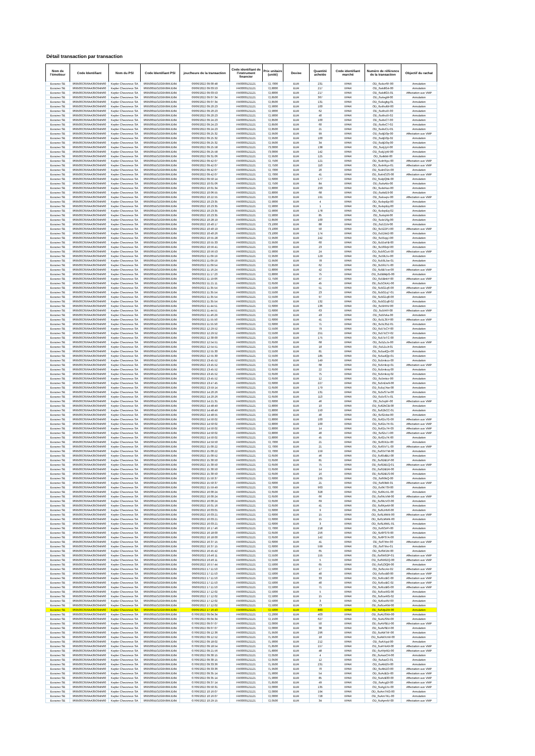Détail transaction par transaction
| Nom de l'émetteur | Code Identifiant | Nom du PSI | Code Identifiant PSI | jour/heure de la transaction | Code identifiant de l'instrument financier | Prix unitaire (unité) | Devise | Quantité achetée | Code identifiant marché | Numéro de référence de la transaction | Objectif du rachat |
| --- | --- | --- | --- | --- | --- | --- | --- | --- | --- | --- | --- |
| Eurazeo SE | 969500C656AA39O94N60 | Kepler Cheuvreux SA | 9695005EOZG9X8IRJD84 | 06/06/2022 09:00:48 | FR0000121121 | 72,7000 | EUR | 231 | XPAR | OD_6u4cz6F-00 | Annulation |
| Eurazeo SE | 969500C656AA39O94N60 | Kepler Cheuvreux SA | 9695005EOZG9X8IRJD84 | 06/06/2022 09:03:53 | FR0000121121 | 72,8000 | EUR | 217 | XPAR | OD_6u4dlG4-00 | Annulation |
| Eurazeo SE | 969500C656AA39O94N60 | Kepler Cheuvreux SA | 9695005EOZG9X8IRJD84 | 06/06/2022 09:03:53 | FR0000121121 | 72,8000 | EUR | 217 | XPAR | OD_6u4dlG5-01 | Affectation aux VMP |
| Eurazeo SE | 969500C656AA39O94N60 | Kepler Cheuvreux SA | 9695005EOZG9X8IRJD84 | 06/06/2022 09:07:34 | FR0000121121 | 72,8500 | EUR | 367 | XPAR | OD_6u4egbf-00 | Annulation |
| Eurazeo SE | 969500C656AA39O94N60 | Kepler Cheuvreux SA | 9695005EOZG9X8IRJD84 | 06/06/2022 09:07:34 | FR0000121121 | 72,8500 | EUR | 131 | XPAR | OD_6u4egbg-01 | Annulation |
| Eurazeo SE | 969500C656AA39O94N60 | Kepler Cheuvreux SA | 9695005EOZG9X8IRJD84 | 06/06/2022 09:20:23 | FR0000121121 | 72,9000 | EUR | 100 | XPAR | OD_6u4hulW-00 | Annulation |
| Eurazeo SE | 969500C656AA39O94N60 | Kepler Cheuvreux SA | 9695005EOZG9X8IRJD84 | 06/06/2022 09:20:23 | FR0000121121 | 72,9000 | EUR | 62 | XPAR | OD_6u4hulX-00 | Annulation |
| Eurazeo SE | 969500C656AA39O94N60 | Kepler Cheuvreux SA | 9695005EOZG9X8IRJD84 | 06/06/2022 09:20:23 | FR0000121121 | 72,9000 | EUR | 40 | XPAR | OD_6u4hulX-02 | Annulation |
| Eurazeo SE | 969500C656AA39O94N60 | Kepler Cheuvreux SA | 9695005EOZG9X8IRJD84 | 06/06/2022 09:24:23 | FR0000121121 | 72,8500 | EUR | 100 | XPAR | OD_6u4ivCT-00 | Annulation |
| Eurazeo SE | 969500C656AA39O94N60 | Kepler Cheuvreux SA | 9695005EOZG9X8IRJD84 | 06/06/2022 09:24:23 | FR0000121121 | 72,8500 | EUR | 60 | XPAR | OD_6u4ivCT-02 | Annulation |
| Eurazeo SE | 969500C656AA39O94N60 | Kepler Cheuvreux SA | 9695005EOZG9X8IRJD84 | 06/06/2022 09:24:23 | FR0000121121 | 72,8500 | EUR | 21 | XPAR | OD_6u4ivCU-01 | Annulation |
| Eurazeo SE | 969500C656AA39O94N60 | Kepler Cheuvreux SA | 9695005EOZG9X8IRJD84 | 06/06/2022 09:25:32 | FR0000121121 | 72,9500 | EUR | 99 | XPAR | OD_6u4jD0p-00 | Affectation aux VMP |
| Eurazeo SE | 969500C656AA39O94N60 | Kepler Cheuvreux SA | 9695005EOZG9X8IRJD84 | 06/06/2022 09:25:32 | FR0000121121 | 72,9500 | EUR | 100 | XPAR | OD_6u4jD0p-02 | Annulation |
| Eurazeo SE | 969500C656AA39O94N60 | Kepler Cheuvreux SA | 9695005EOZG9X8IRJD84 | 06/06/2022 09:25:32 | FR0000121121 | 72,9500 | EUR | 34 | XPAR | OD_6u4jD0q-00 | Annulation |
| Eurazeo SE | 969500C656AA39O94N60 | Kepler Cheuvreux SA | 9695005EOZG9X8IRJD84 | 06/06/2022 09:25:58 | FR0000121121 | 73,0000 | EUR | 138 | XPAR | OD_6u4jJyV-00 | Annulation |
| Eurazeo SE | 969500C656AA39O94N60 | Kepler Cheuvreux SA | 9695005EOZG9X8IRJD84 | 06/06/2022 09:25:58 | FR0000121121 | 73,0000 | EUR | 142 | XPAR | OD_6u4jJyW-00 | Annulation |
| Eurazeo SE | 969500C656AA39O94N60 | Kepler Cheuvreux SA | 9695005EOZG9X8IRJD84 | 06/06/2022 09:31:06 | FR0000121121 | 72,9500 | EUR | 125 | XPAR | OD_6u4kbtI-00 | Annulation |
| Eurazeo SE | 969500C656AA39O94N60 | Kepler Cheuvreux SA | 9695005EOZG9X8IRJD84 | 06/06/2022 09:42:07 | FR0000121121 | 72,7500 | EUR | 121 | XPAR | OD_6u4nNyu-00 | Affectation aux VMP |
| Eurazeo SE | 969500C656AA39O94N60 | Kepler Cheuvreux SA | 9695005EOZG9X8IRJD84 | 06/06/2022 09:42:07 | FR0000121121 | 72,7500 | EUR | 110 | XPAR | OD_6u4nNyv-01 | Affectation aux VMP |
| Eurazeo SE | 969500C656AA39O94N60 | Kepler Cheuvreux SA | 9695005EOZG9X8IRJD84 | 06/06/2022 09:42:07 | FR0000121121 | 72,7000 | EUR | 20 | XPAR | OD_6u4nO1n-00 | Annulation |
| Eurazeo SE | 969500C656AA39O94N60 | Kepler Cheuvreux SA | 9695005EOZG9X8IRJD84 | 06/06/2022 09:42:07 | FR0000121121 | 72,7000 | EUR | 41 | XPAR | OD_6u4nO2S-00 | Affectation aux VMP |
| Eurazeo SE | 969500C656AA39O94N60 | Kepler Cheuvreux SA | 9695005EOZG9X8IRJD84 | 06/06/2022 09:50:14 | FR0000121121 | 72,6000 | EUR | 177 | XPAR | OD_6u4pQbk-00 | Annulation |
| Eurazeo SE | 969500C656AA39O94N60 | Kepler Cheuvreux SA | 9695005EOZG9X8IRJD84 | 06/06/2022 10:01:06 | FR0000121121 | 72,7500 | EUR | 84 | XPAR | OD_6u4sAlo-00 | Annulation |
| Eurazeo SE | 969500C656AA39O94N60 | Kepler Cheuvreux SA | 9695005EOZG9X8IRJD84 | 06/06/2022 10:01:34 | FR0000121121 | 72,8000 | EUR | 293 | XPAR | OD_6u4sHax-00 | Annulation |
| Eurazeo SE | 969500C656AA39O94N60 | Kepler Cheuvreux SA | 9695005EOZG9X8IRJD84 | 06/06/2022 10:06:55 | FR0000121121 | 72,8000 | EUR | 68 | XPAR | OD_6u4td19-00 | Annulation |
| Eurazeo SE | 969500C656AA39O94N60 | Kepler Cheuvreux SA | 9695005EOZG9X8IRJD84 | 06/06/2022 10:22:55 | FR0000121121 | 72,8500 | EUR | 191 | XPAR | OD_6u4xepv-00 | Affectation aux VMP |
| Eurazeo SE | 969500C656AA39O94N60 | Kepler Cheuvreux SA | 9695005EOZG9X8IRJD84 | 06/06/2022 10:23:35 | FR0000121121 | 72,9000 | EUR | 4 | XPAR | OD_6u4xpEp-00 | Annulation |
| Eurazeo SE | 969500C656AA39O94N60 | Kepler Cheuvreux SA | 9695005EOZG9X8IRJD84 | 06/06/2022 10:23:35 | FR0000121121 | 72,9000 | EUR | 1 | XPAR | OD_6u4xpEq-00 | Annulation |
| Eurazeo SE | 969500C656AA39O94N60 | Kepler Cheuvreux SA | 9695005EOZG9X8IRJD84 | 06/06/2022 10:23:35 | FR0000121121 | 72,9000 | EUR | 178 | XPAR | OD_6u4xpEq-02 | Annulation |
| Eurazeo SE | 969500C656AA39O94N60 | Kepler Cheuvreux SA | 9695005EOZG9X8IRJD84 | 06/06/2022 10:23:35 | FR0000121121 | 72,9000 | EUR | 85 | XPAR | OD_6u4xpl4-00 | Annulation |
| Eurazeo SE | 969500C656AA39O94N60 | Kepler Cheuvreux SA | 9695005EOZG9X8IRJD84 | 06/06/2022 10:28:19 | FR0000121121 | 72,8500 | EUR | 100 | XPAR | OD_6u4z16g-00 | Annulation |
| Eurazeo SE | 969500C656AA39O94N60 | Kepler Cheuvreux SA | 9695005EOZG9X8IRJD84 | 06/06/2022 10:40:17 | FR0000121121 | 73,1000 | EUR | 88 | XPAR | OD_6u521iV-00 | Annulation |
| Eurazeo SE | 969500C656AA39O94N60 | Kepler Cheuvreux SA | 9695005EOZG9X8IRJD84 | 06/06/2022 10:40:19 | FR0000121121 | 73,1000 | EUR | 50 | XPAR | OD_6u522PJ-00 | Affectation aux VMP |
| Eurazeo SE | 969500C656AA39O94N60 | Kepler Cheuvreux SA | 9695005EOZG9X8IRJD84 | 06/06/2022 10:40:26 | FR0000121121 | 73,1000 | EUR | 174 | XPAR | OD_6u52442-00 | Annulation |
| Eurazeo SE | 969500C656AA39O94N60 | Kepler Cheuvreux SA | 9695005EOZG9X8IRJD84 | 06/06/2022 10:55:28 | FR0000121121 | 72,9500 | EUR | 242 | XPAR | OD_6u55qqJ-00 | Annulation |
| Eurazeo SE | 969500C656AA39O94N60 | Kepler Cheuvreux SA | 9695005EOZG9X8IRJD84 | 06/06/2022 10:55:33 | FR0000121121 | 72,9500 | EUR | 60 | XPAR | OD_6u55sFB-00 | Annulation |
| Eurazeo SE | 969500C656AA39O94N60 | Kepler Cheuvreux SA | 9695005EOZG9X8IRJD84 | 06/06/2022 10:56:41 | FR0000121121 | 72,9000 | EUR | 23 | XPAR | OD_6u569qV-00 | Annulation |
| Eurazeo SE | 969500C656AA39O94N60 | Kepler Cheuvreux SA | 9695005EOZG9X8IRJD84 | 06/06/2022 10:56:53 | FR0000121121 | 72,9000 | EUR | 24 | XPAR | OD_6u56Cu4-00 | Affectation aux VMP |
| Eurazeo SE | 969500C656AA39O94N60 | Kepler Cheuvreux SA | 9695005EOZG9X8IRJD84 | 06/06/2022 11:09:19 | FR0000121121 | 72,9500 | EUR | 129 | XPAR | OD_6u59L5v-00 | Annulation |
| Eurazeo SE | 969500C656AA39O94N60 | Kepler Cheuvreux SA | 9695005EOZG9X8IRJD84 | 06/06/2022 11:09:19 | FR0000121121 | 72,9500 | EUR | 78 | XPAR | OD_6u59L5w-01 | Annulation |
| Eurazeo SE | 969500C656AA39O94N60 | Kepler Cheuvreux SA | 9695005EOZG9X8IRJD84 | 06/06/2022 11:09:54 | FR0000121121 | 72,8500 | EUR | 62 | XPAR | OD_6u59U7c-00 | Annulation |
| Eurazeo SE | 969500C656AA39O94N60 | Kepler Cheuvreux SA | 9695005EOZG9X8IRJD84 | 06/06/2022 11:16:24 | FR0000121121 | 72,8000 | EUR | 42 | XPAR | OD_6u5B7cw-00 | Affectation aux VMP |
| Eurazeo SE | 969500C656AA39O94N60 | Kepler Cheuvreux SA | 9695005EOZG9X8IRJD84 | 06/06/2022 11:17:23 | FR0000121121 | 72,8000 | EUR | 75 | XPAR | OD_6u5BMpG-00 | Annulation |
| Eurazeo SE | 969500C656AA39O94N60 | Kepler Cheuvreux SA | 9695005EOZG9X8IRJD84 | 06/06/2022 11:19:06 | FR0000121121 | 72,7500 | EUR | 47 | XPAR | OD_6u5BnkY-00 | Affectation aux VMP |
| Eurazeo SE | 969500C656AA39O94N60 | Kepler Cheuvreux SA | 9695005EOZG9X8IRJD84 | 06/06/2022 11:21:11 | FR0000121121 | 72,6500 | EUR | 45 | XPAR | OD_6u5CKA1-00 | Annulation |
| Eurazeo SE | 969500C656AA39O94N60 | Kepler Cheuvreux SA | 9695005EOZG9X8IRJD84 | 06/06/2022 11:35:54 | FR0000121121 | 72,5500 | EUR | 51 | XPAR | OD_6u5G1q6-00 | Affectation aux VMP |
| Eurazeo SE | 969500C656AA39O94N60 | Kepler Cheuvreux SA | 9695005EOZG9X8IRJD84 | 06/06/2022 11:35:54 | FR0000121121 | 72,5500 | EUR | 23 | XPAR | OD_6u5G1q7-01 | Affectation aux VMP |
| Eurazeo SE | 969500C656AA39O94N60 | Kepler Cheuvreux SA | 9695005EOZG9X8IRJD84 | 06/06/2022 11:35:54 | FR0000121121 | 72,5500 | EUR | 97 | XPAR | OD_6u5G1q8-00 | Annulation |
| Eurazeo SE | 969500C656AA39O94N60 | Kepler Cheuvreux SA | 9695005EOZG9X8IRJD84 | 06/06/2022 11:35:54 | FR0000121121 | 72,5500 | EUR | 132 | XPAR | OD_6u5G1q8-02 | Annulation |
| Eurazeo SE | 969500C656AA39O94N60 | Kepler Cheuvreux SA | 9695005EOZG9X8IRJD84 | 06/06/2022 11:44:51 | FR0000121121 | 72,6000 | EUR | 136 | XPAR | OD_6u5IHhV-00 | Annulation |
| Eurazeo SE | 969500C656AA39O94N60 | Kepler Cheuvreux SA | 9695005EOZG9X8IRJD84 | 06/06/2022 11:44:51 | FR0000121121 | 72,6000 | EUR | 63 | XPAR | OD_6u5IHlY-00 | Affectation aux VMP |
| Eurazeo SE | 969500C656AA39O94N60 | Kepler Cheuvreux SA | 9695005EOZG9X8IRJD84 | 06/06/2022 11:46:29 | FR0000121121 | 72,5500 | EUR | 43 | XPAR | OD_6u5IhAa-00 | Annulation |
| Eurazeo SE | 969500C656AA39O94N60 | Kepler Cheuvreux SA | 9695005EOZG9X8IRJD84 | 06/06/2022 11:55:50 | FR0000121121 | 72,6000 | EUR | 41 | XPAR | OD_6u5L35Y-00 | Affectation aux VMP |
| Eurazeo SE | 969500C656AA39O94N60 | Kepler Cheuvreux SA | 9695005EOZG9X8IRJD84 | 06/06/2022 11:55:50 | FR0000121121 | 72,6000 | EUR | 71 | XPAR | OD_6u5L35Z-01 | Annulation |
| Eurazeo SE | 969500C656AA39O94N60 | Kepler Cheuvreux SA | 9695005EOZG9X8IRJD84 | 06/06/2022 12:29:52 | FR0000121121 | 72,5500 | EUR | 79 | XPAR | OD_6u5TcCY-00 | Annulation |
| Eurazeo SE | 969500C656AA39O94N60 | Kepler Cheuvreux SA | 9695005EOZG9X8IRJD84 | 06/06/2022 12:29:52 | FR0000121121 | 72,5500 | EUR | 251 | XPAR | OD_6u5TcCY-02 | Annulation |
| Eurazeo SE | 969500C656AA39O94N60 | Kepler Cheuvreux SA | 9695005EOZG9X8IRJD84 | 06/06/2022 12:30:00 | FR0000121121 | 72,5500 | EUR | 175 | XPAR | OD_6u5TeTC-00 | Annulation |
| Eurazeo SE | 969500C656AA39O94N60 | Kepler Cheuvreux SA | 9695005EOZG9X8IRJD84 | 06/06/2022 12:54:51 | FR0000121121 | 72,6500 | EUR | 68 | XPAR | OD_6u5ZuJs-00 | Affectation aux VMP |
| Eurazeo SE | 969500C656AA39O94N60 | Kepler Cheuvreux SA | 9695005EOZG9X8IRJD84 | 06/06/2022 12:54:51 | FR0000121121 | 72,6500 | EUR | 18 | XPAR | OD_6u5ZuJt-01 | Annulation |
| Eurazeo SE | 969500C656AA39O94N60 | Kepler Cheuvreux SA | 9695005EOZG9X8IRJD84 | 06/06/2022 12:55:30 | FR0000121121 | 72,5500 | EUR | 81 | XPAR | OD_6u5a4Qo-00 | Annulation |
| Eurazeo SE | 969500C656AA39O94N60 | Kepler Cheuvreux SA | 9695005EOZG9X8IRJD84 | 06/06/2022 12:55:30 | FR0000121121 | 72,5500 | EUR | 185 | XPAR | OD_6u5a4Qp-01 | Annulation |
| Eurazeo SE | 969500C656AA39O94N60 | Kepler Cheuvreux SA | 9695005EOZG9X8IRJD84 | 06/06/2022 13:45:52 | FR0000121121 | 72,6500 | EUR | 149 | XPAR | OD_6u5mkco-00 | Annulation |
| Eurazeo SE | 969500C656AA39O94N60 | Kepler Cheuvreux SA | 9695005EOZG9X8IRJD84 | 06/06/2022 13:45:52 | FR0000121121 | 72,6500 | EUR | 68 | XPAR | OD_6u5mkcp-01 | Affectation aux VMP |
| Eurazeo SE | 969500C656AA39O94N60 | Kepler Cheuvreux SA | 9695005EOZG9X8IRJD84 | 06/06/2022 13:45:52 | FR0000121121 | 72,6500 | EUR | 22 | XPAR | OD_6u5mkcq-00 | Annulation |
| Eurazeo SE | 969500C656AA39O94N60 | Kepler Cheuvreux SA | 9695005EOZG9X8IRJD84 | 06/06/2022 13:45:52 | FR0000121121 | 72,6500 | EUR | 75 | XPAR | OD_6u5mkcq-02 | Annulation |
| Eurazeo SE | 969500C656AA39O94N60 | Kepler Cheuvreux SA | 9695005EOZG9X8IRJD84 | 06/06/2022 13:45:52 | FR0000121121 | 72,6500 | EUR | 12 | XPAR | OD_6u5mkcr-00 | Annulation |
| Eurazeo SE | 969500C656AA39O94N60 | Kepler Cheuvreux SA | 9695005EOZG9X8IRJD84 | 06/06/2022 13:47:45 | FR0000121121 | 72,6000 | EUR | 227 | XPAR | OD_6u5nDw9-00 | Annulation |
| Eurazeo SE | 969500C656AA39O94N60 | Kepler Cheuvreux SA | 9695005EOZG9X8IRJD84 | 06/06/2022 13:59:14 | FR0000121121 | 72,6500 | EUR | 179 | XPAR | OD_6u5q7Aw-00 | Annulation |
| Eurazeo SE | 969500C656AA39O94N60 | Kepler Cheuvreux SA | 9695005EOZG9X8IRJD84 | 06/06/2022 14:20:26 | FR0000121121 | 72,6500 | EUR | 131 | XPAR | OD_6u5vS7w-00 | Annulation |
| Eurazeo SE | 969500C656AA39O94N60 | Kepler Cheuvreux SA | 9695005EOZG9X8IRJD84 | 06/06/2022 14:20:26 | FR0000121121 | 72,6500 | EUR | 113 | XPAR | OD_6u5vS7x-01 | Annulation |
| Eurazeo SE | 969500C656AA39O94N60 | Kepler Cheuvreux SA | 9695005EOZG9X8IRJD84 | 06/06/2022 14:21:31 | FR0000121121 | 72,6000 | EUR | 46 | XPAR | OD_6u5vj4F-00 | Affectation aux VMP |
| Eurazeo SE | 969500C656AA39O94N60 | Kepler Cheuvreux SA | 9695005EOZG9X8IRJD84 | 06/06/2022 14:48:49 | FR0000121121 | 72,8000 | EUR | 10 | XPAR | OD_6u62bCB-00 | Annulation |
| Eurazeo SE | 969500C656AA39O94N60 | Kepler Cheuvreux SA | 9695005EOZG9X8IRJD84 | 06/06/2022 14:48:49 | FR0000121121 | 72,8000 | EUR | 150 | XPAR | OD_6u62bCC-01 | Annulation |
| Eurazeo SE | 969500C656AA39O94N60 | Kepler Cheuvreux SA | 9695005EOZG9X8IRJD84 | 06/06/2022 14:48:55 | FR0000121121 | 72,9000 | EUR | 40 | XPAR | OD_6u62ckw-00 | Annulation |
| Eurazeo SE | 969500C656AA39O94N60 | Kepler Cheuvreux SA | 9695005EOZG9X8IRJD84 | 06/06/2022 14:50:02 | FR0000121121 | 72,8000 | EUR | 100 | XPAR | OD_6u62u7G-00 | Affectation aux VMP |
| Eurazeo SE | 969500C656AA39O94N60 | Kepler Cheuvreux SA | 9695005EOZG9X8IRJD84 | 06/06/2022 14:50:02 | FR0000121121 | 72,8000 | EUR | 100 | XPAR | OD_6u62u7H-01 | Affectation aux VMP |
| Eurazeo SE | 969500C656AA39O94N60 | Kepler Cheuvreux SA | 9695005EOZG9X8IRJD84 | 06/06/2022 14:50:02 | FR0000121121 | 72,8000 | EUR | 14 | XPAR | OD_6u62u7H-03 | Affectation aux VMP |
| Eurazeo SE | 969500C656AA39O94N60 | Kepler Cheuvreux SA | 9695005EOZG9X8IRJD84 | 06/06/2022 14:50:02 | FR0000121121 | 72,8000 | EUR | 40 | XPAR | OD_6u62u7J-00 | Affectation aux VMP |
| Eurazeo SE | 969500C656AA39O94N60 | Kepler Cheuvreux SA | 9695005EOZG9X8IRJD84 | 06/06/2022 14:50:02 | FR0000121121 | 72,8000 | EUR | 45 | XPAR | OD_6u62u7K-00 | Annulation |
| Eurazeo SE | 969500C656AA39O94N60 | Kepler Cheuvreux SA | 9695005EOZG9X8IRJD84 | 06/06/2022 14:59:50 | FR0000121121 | 72,7000 | EUR | 21 | XPAR | OD_6u65N1v-00 | Annulation |
| Eurazeo SE | 969500C656AA39O94N60 | Kepler Cheuvreux SA | 9695005EOZG9X8IRJD84 | 06/06/2022 15:00:22 | FR0000121121 | 72,7000 | EUR | 21 | XPAR | OD_6u65VTL-00 | Affectation aux VMP |
| Eurazeo SE | 969500C656AA39O94N60 | Kepler Cheuvreux SA | 9695005EOZG9X8IRJD84 | 06/06/2022 15:00:22 | FR0000121121 | 72,7000 | EUR | 159 | XPAR | OD_6u65VTM-00 | Annulation |
| Eurazeo SE | 969500C656AA39O94N60 | Kepler Cheuvreux SA | 9695005EOZG9X8IRJD84 | 06/06/2022 15:00:52 | FR0000121121 | 72,6500 | EUR | 46 | XPAR | OD_6u65dBU-00 | Annulation |
| Eurazeo SE | 969500C656AA39O94N60 | Kepler Cheuvreux SA | 9695005EOZG9X8IRJD84 | 06/06/2022 15:30:50 | FR0000121121 | 72,6500 | EUR | 81 | XPAR | OD_6u6DB1P-00 | Annulation |
| Eurazeo SE | 969500C656AA39O94N60 | Kepler Cheuvreux SA | 9695005EOZG9X8IRJD84 | 06/06/2022 15:30:50 | FR0000121121 | 72,6500 | EUR | 75 | XPAR | OD_6u6DB1Q-01 | Affectation aux VMP |
| Eurazeo SE | 969500C656AA39O94N60 | Kepler Cheuvreux SA | 9695005EOZG9X8IRJD84 | 06/06/2022 15:30:50 | FR0000121121 | 72,6500 | EUR | 14 | XPAR | OD_6u6DB1R-00 | Annulation |
| Eurazeo SE | 969500C656AA39O94N60 | Kepler Cheuvreux SA | 9695005EOZG9X8IRJD84 | 06/06/2022 15:30:50 | FR0000121121 | 72,6500 | EUR | 16 | XPAR | OD_6u6DB1S-00 | Annulation |
| Eurazeo SE | 969500C656AA39O94N60 | Kepler Cheuvreux SA | 9695005EOZG9X8IRJD84 | 06/06/2022 15:50:37 | FR0000121121 | 72,6000 | EUR | 165 | XPAR | OD_6u6I9kQ-00 | Annulation |
| Eurazeo SE | 969500C656AA39O94N60 | Kepler Cheuvreux SA | 9695005EOZG9X8IRJD84 | 06/06/2022 15:50:37 | FR0000121121 | 72,6000 | EUR | 21 | XPAR | OD_6u6I9kR-01 | Affectation aux VMP |
| Eurazeo SE | 969500C656AA39O94N60 | Kepler Cheuvreux SA | 9695005EOZG9X8IRJD84 | 06/06/2022 15:59:49 | FR0000121121 | 72,7000 | EUR | 963 | XPAR | OD_6u6KTSf-00 | Annulation |
| Eurazeo SE | 969500C656AA39O94N60 | Kepler Cheuvreux SA | 9695005EOZG9X8IRJD84 | 06/06/2022 16:00:24 | FR0000121121 | 72,6500 | EUR | 328 | XPAR | OD_6u6KcVL-00 | Annulation |
| Eurazeo SE | 969500C656AA39O94N60 | Kepler Cheuvreux SA | 9695005EOZG9X8IRJD84 | 06/06/2022 16:00:24 | FR0000121121 | 72,6500 | EUR | 66 | XPAR | OD_6u6KcVM-00 | Affectation aux VMP |
| Eurazeo SE | 969500C656AA39O94N60 | Kepler Cheuvreux SA | 9695005EOZG9X8IRJD84 | 06/06/2022 16:00:24 | FR0000121121 | 72,6500 | EUR | 69 | XPAR | OD_6u6KcVO-00 | Annulation |
| Eurazeo SE | 969500C656AA39O94N60 | Kepler Cheuvreux SA | 9695005EOZG9X8IRJD84 | 06/06/2022 16:01:16 | FR0000121121 | 72,6500 | EUR | 41 | XPAR | OD_6u6KpvM-00 | Annulation |
| Eurazeo SE | 969500C656AA39O94N60 | Kepler Cheuvreux SA | 9695005EOZG9X8IRJD84 | 06/06/2022 16:03:01 | FR0000121121 | 72,6000 | EUR | 9 | XPAR | OD_6u6LHN6-00 | Annulation |
| Eurazeo SE | 969500C656AA39O94N60 | Kepler Cheuvreux SA | 9695005EOZG9X8IRJD84 | 06/06/2022 16:03:21 | FR0000121121 | 72,6000 | EUR | 15 | XPAR | OD_6u6LMW4-00 | Affectation aux VMP |
| Eurazeo SE | 969500C656AA39O94N60 | Kepler Cheuvreux SA | 9695005EOZG9X8IRJD84 | 06/06/2022 16:03:21 | FR0000121121 | 72,6000 | EUR | 15 | XPAR | OD_6u6LMWK-00 | Annulation |
| Eurazeo SE | 969500C656AA39O94N60 | Kepler Cheuvreux SA | 9695005EOZG9X8IRJD84 | 06/06/2022 16:03:21 | FR0000121121 | 72,6000 | EUR | 3 | XPAR | OD_6u6LMWL-01 | Annulation |
| Eurazeo SE | 969500C656AA39O94N60 | Kepler Cheuvreux SA | 9695005EOZG9X8IRJD84 | 06/06/2022 16:17:46 | FR0000121121 | 72,7000 | EUR | 218 | XPAR | OD_6u6OzPI-00 | Annulation |
| Eurazeo SE | 969500C656AA39O94N60 | Kepler Cheuvreux SA | 9695005EOZG9X8IRJD84 | 06/06/2022 16:18:00 | FR0000121121 | 72,6500 | EUR | 256 | XPAR | OD_6u6P379-00 | Annulation |
| Eurazeo SE | 969500C656AA39O94N60 | Kepler Cheuvreux SA | 9695005EOZG9X8IRJD84 | 06/06/2022 16:18:00 | FR0000121121 | 72,6500 | EUR | 142 | XPAR | OD_6u6P37A-00 | Annulation |
| Eurazeo SE | 969500C656AA39O94N60 | Kepler Cheuvreux SA | 9695005EOZG9X8IRJD84 | 06/06/2022 16:37:15 | FR0000121121 | 72,6000 | EUR | 41 | XPAR | OD_6u6Tthn-00 | Affectation aux VMP |
| Eurazeo SE | 969500C656AA39O94N60 | Kepler Cheuvreux SA | 9695005EOZG9X8IRJD84 | 06/06/2022 16:37:15 | FR0000121121 | 72,6000 | EUR | 599 | XPAR | OD_6u6Ttho-01 | Annulation |
| Eurazeo SE | 969500C656AA39O94N60 | Kepler Cheuvreux SA | 9695005EOZG9X8IRJD84 | 06/06/2022 16:45:42 | FR0000121121 | 72,5500 | EUR | 65 | XPAR | OD_6u6W1bI-00 | Annulation |
| Eurazeo SE | 969500C656AA39O94N60 | Kepler Cheuvreux SA | 9695005EOZG9X8IRJD84 | 06/06/2022 16:46:11 | FR0000121121 | 72,5500 | EUR | 155 | XPAR | OD_6u6W92P-01 | Affectation aux VMP |
| Eurazeo SE | 969500C656AA39O94N60 | Kepler Cheuvreux SA | 9695005EOZG9X8IRJD84 | 06/06/2022 16:46:11 | FR0000121121 | 72,5500 | EUR | 5 | XPAR | OD_6u6W92Q-00 | Affectation aux VMP |
| Eurazeo SE | 969500C656AA39O94N60 | Kepler Cheuvreux SA | 9695005EOZG9X8IRJD84 | 06/06/2022 16:57:44 | FR0000121121 | 72,5000 | EUR | 65 | XPAR | OD_6u6Z3QR-00 | Annulation |
| Eurazeo SE | 969500C656AA39O94N60 | Kepler Cheuvreux SA | 9695005EOZG9X8IRJD84 | 06/06/2022 17:11:53 | FR0000121121 | 72,5000 | EUR | 17 | XPAR | OD_6u6ccAz-02 | Affectation aux VMP |
| Eurazeo SE | 969500C656AA39O94N60 | Kepler Cheuvreux SA | 9695005EOZG9X8IRJD84 | 06/06/2022 17:11:53 | FR0000121121 | 72,5000 | EUR | 40 | XPAR | OD_6u6ccB0-00 | Affectation aux VMP |
| Eurazeo SE | 969500C656AA39O94N60 | Kepler Cheuvreux SA | 9695005EOZG9X8IRJD84 | 06/06/2022 17:11:53 | FR0000121121 | 72,5000 | EUR | 33 | XPAR | OD_6u6ccBC-00 | Affectation aux VMP |
| Eurazeo SE | 969500C656AA39O94N60 | Kepler Cheuvreux SA | 9695005EOZG9X8IRJD84 | 06/06/2022 17:11:53 | FR0000121121 | 72,5000 | EUR | 40 | XPAR | OD_6u6ccBC-02 | Affectation aux VMP |
| Eurazeo SE | 969500C656AA39O94N60 | Kepler Cheuvreux SA | 9695005EOZG9X8IRJD84 | 06/06/2022 17:11:53 | FR0000121121 | 72,5000 | EUR | 71 | XPAR | OD_6u6ccBG-00 | Affectation aux VMP |
| Eurazeo SE | 969500C656AA39O94N60 | Kepler Cheuvreux SA | 9695005EOZG9X8IRJD84 | 06/06/2022 17:12:02 | FR0000121121 | 72,5000 | EUR | 5 | XPAR | OD_6u6ceRG-00 | Annulation |
| Eurazeo SE | 969500C656AA39O94N60 | Kepler Cheuvreux SA | 9695005EOZG9X8IRJD84 | 06/06/2022 17:12:02 | FR0000121121 | 72,5000 | EUR | 15 | XPAR | OD_6u6ceRG-02 | Annulation |
| Eurazeo SE | 969500C656AA39O94N60 | Kepler Cheuvreux SA | 9695005EOZG9X8IRJD84 | 06/06/2022 17:12:02 | FR0000121121 | 72,5000 | EUR | 3 | XPAR | OD_6u6ceRV-00 | Annulation |
| Eurazeo SE | 969500C656AA39O94N60 | Kepler Cheuvreux SA | 9695005EOZG9X8IRJD84 | 06/06/2022 17:12:02 | FR0000121121 | 72,5000 | EUR | 73 | XPAR | OD_6u6ceRW-00 | Annulation |
| Eurazeo SE | 969500C656AA39O94N60 | Kepler Cheuvreux SA | 9695005EOZG9X8IRJD84 | 06/06/2022 17:16:43 | FR0000121121 | 72,5000 | EUR | 883 | XPAR | OD_6u6dpZW-00 | Annulation |
| Eurazeo SE | 969500C656AA39O94N60 | Kepler Cheuvreux SA | 9695005EOZG9X8IRJD84 | 07/06/2022 09:04:34 | FR0000121121 | 72,2000 | EUR | 403 | XPAR | OD_6uAUSNh-00 | Annulation |
| Eurazeo SE | 969500C656AA39O94N60 | Kepler Cheuvreux SA | 9695005EOZG9X8IRJD84 | 07/06/2022 09:04:34 | FR0000121121 | 72,1500 | EUR | 627 | XPAR | OD_6uAUSNi-00 | Annulation |
| Eurazeo SE | 969500C656AA39O94N60 | Kepler Cheuvreux SA | 9695005EOZG9X8IRJD84 | 07/06/2022 09:07:07 | FR0000121121 | 72,0000 | EUR | 50 | XPAR | OD_6uAV6EU-00 | Affectation aux VMP |
| Eurazeo SE | 969500C656AA39O94N60 | Kepler Cheuvreux SA | 9695005EOZG9X8IRJD84 | 07/06/2022 09:07:07 | FR0000121121 | 72,0000 | EUR | 38 | XPAR | OD_6uAV6EV-00 | Annulation |
| Eurazeo SE | 969500C656AA39O94N60 | Kepler Cheuvreux SA | 9695005EOZG9X8IRJD84 | 07/06/2022 09:12:36 | FR0000121121 | 71,9500 | EUR | 296 | XPAR | OD_6uAWTtF-00 | Annulation |
| Eurazeo SE | 969500C656AA39O94N60 | Kepler Cheuvreux SA | 9695005EOZG9X8IRJD84 | 07/06/2022 09:12:52 | FR0000121121 | 71,9500 | EUR | 18 | XPAR | OD_6uAWXzW-00 | Annulation |
| Eurazeo SE | 969500C656AA39O94N60 | Kepler Cheuvreux SA | 9695005EOZG9X8IRJD84 | 07/06/2022 09:18:02 | FR0000121121 | 71,9000 | EUR | 212 | XPAR | OD_6uAXqal-00 | Annulation |
| Eurazeo SE | 969500C656AA39O94N60 | Kepler Cheuvreux SA | 9695005EOZG9X8IRJD84 | 07/06/2022 09:18:54 | FR0000121121 | 71,8500 | EUR | 157 | XPAR | OD_6uAY4A9-00 | Affectation aux VMP |
| Eurazeo SE | 969500C656AA39O94N60 | Kepler Cheuvreux SA | 9695005EOZG9X8IRJD84 | 07/06/2022 09:21:56 | FR0000121121 | 71,8000 | EUR | 48 | XPAR | OD_6uAYpRD-00 | Affectation aux VMP |
| Eurazeo SE | 969500C656AA39O94N60 | Kepler Cheuvreux SA | 9695005EOZG9X8IRJD84 | 07/06/2022 09:30:15 | FR0000121121 | 72,0500 | EUR | 4 | XPAR | OD_6uAavCH-00 | Annulation |
| Eurazeo SE | 969500C656AA39O94N60 | Kepler Cheuvreux SA | 9695005EOZG9X8IRJD84 | 07/06/2022 09:30:15 | FR0000121121 | 72,0500 | EUR | 12 | XPAR | OD_6uAavCI-01 | Annulation |
| Eurazeo SE | 969500C656AA39O94N60 | Kepler Cheuvreux SA | 9695005EOZG9X8IRJD84 | 07/06/2022 09:33:36 | FR0000121121 | 71,9500 | EUR | 231 | XPAR | OD_6uAblZN-00 | Annulation |
| Eurazeo SE | 969500C656AA39O94N60 | Kepler Cheuvreux SA | 9695005EOZG9X8IRJD84 | 07/06/2022 09:33:36 | FR0000121121 | 71,9500 | EUR | 70 | XPAR | OD_6uAblZO-00 | Affectation aux VMP |
| Eurazeo SE | 969500C656AA39O94N60 | Kepler Cheuvreux SA | 9695005EOZG9X8IRJD84 | 07/06/2022 09:35:14 | FR0000121121 | 71,9000 | EUR | 54 | XPAR | OD_6uAcB2z-00 | Affectation aux VMP |
| Eurazeo SE | 969500C656AA39O94N60 | Kepler Cheuvreux SA | 9695005EOZG9X8IRJD84 | 07/06/2022 09:35:14 | FR0000121121 | 71,9000 | EUR | 85 | XPAR | OD_6uAcB30-00 | Affectation aux VMP |
| Eurazeo SE | 969500C656AA39O94N60 | Kepler Cheuvreux SA | 9695005EOZG9X8IRJD84 | 07/06/2022 09:37:14 | FR0000121121 | 71,8500 | EUR | 49 | XPAR | OD_6uAcgDl-00 | Affectation aux VMP |
| Eurazeo SE | 969500C656AA39O94N60 | Kepler Cheuvreux SA | 9695005EOZG9X8IRJD84 | 07/06/2022 09:50:31 | FR0000121121 | 72,0000 | EUR | 135 | XPAR | OD_6uAg1Xx-00 | Affectation aux VMP |
| Eurazeo SE | 969500C656AA39O94N60 | Kepler Cheuvreux SA | 9695005EOZG9X8IRJD84 | 07/06/2022 10:16:07 | FR0000121121 | 72,0000 | EUR | 194 | XPAR | OD_6uAmTKG-00 | Annulation |
| Eurazeo SE | 969500C656AA39O94N60 | Kepler Cheuvreux SA | 9695005EOZG9X8IRJD84 | 07/06/2022 10:16:07 | FR0000121121 | 72,0000 | EUR | 728 | XPAR | OD_6uAmTKL-00 | Annulation |
| Eurazeo SE | 969500C656AA39O94N60 | Kepler Cheuvreux SA | 9695005EOZG9X8IRJD84 | 07/06/2022 10:29:15 | FR0000121121 | 72,0500 | EUR | 34 | XPAR | OD_6uApmIV-00 | Affectation aux VMP |